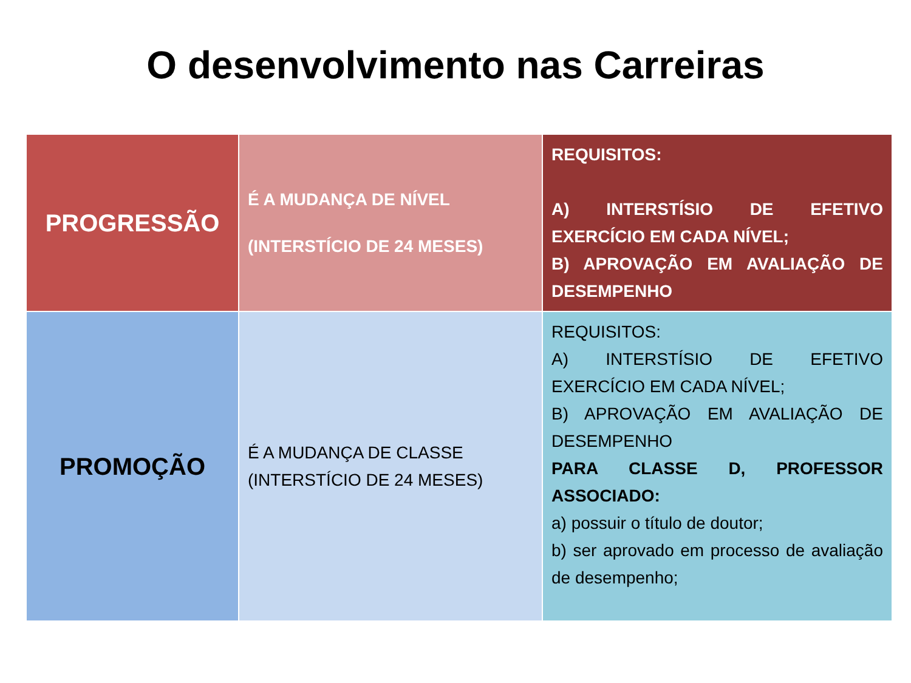O desenvolvimento nas Carreiras
| PROGRESSÃO | É A MUDANÇA DE NÍVEL (INTERSTÍCIO DE 24 MESES) | REQUISITOS: A) INTERSTÍSIO DE EFETIVO EXERCÍCIO EM CADA NÍVEL; B) APROVAÇÃO EM AVALIAÇÃO DE DESEMPENHO |
| PROMOÇÃO | É A MUDANÇA DE CLASSE (INTERSTÍCIO DE 24 MESES) | REQUISITOS: A) INTERSTÍSIO DE EFETIVO EXERCÍCIO EM CADA NÍVEL; B) APROVAÇÃO EM AVALIAÇÃO DE DESEMPENHO PARA CLASSE D, PROFESSOR ASSOCIADO: a) possuir o título de doutor; b) ser aprovado em processo de avaliação de desempenho; |